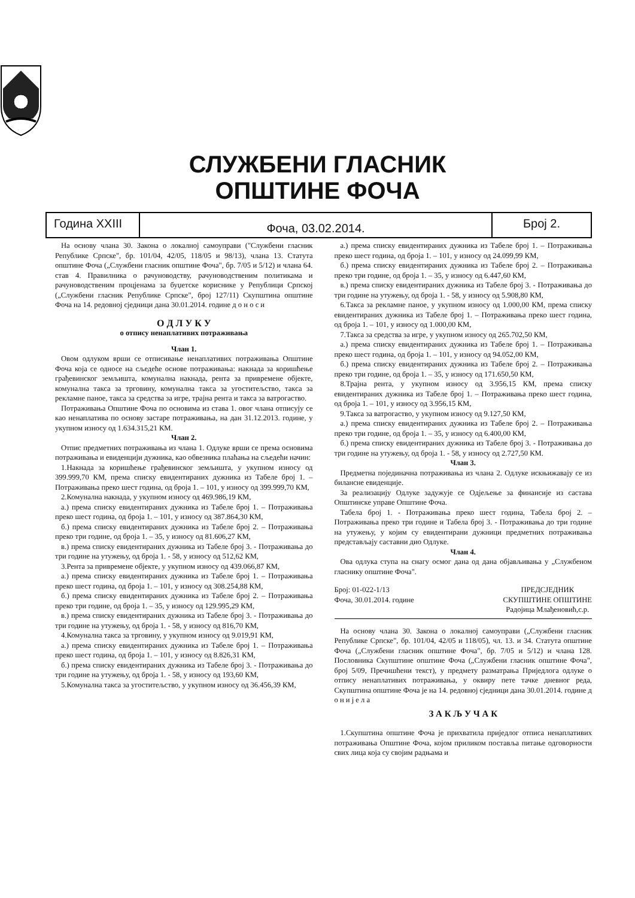СЛУЖБЕНИ ГЛАСНИК
ОПШТИНЕ ФОЧА
Година XXIII
Фоча, 03.02.2014.
Број 2.
На основу члана 30. Закона о локалној самоуправи ("Службени гласник Републике Српске", бр. 101/04, 42/05, 118/05 и 98/13), члана 13. Статута општине Фоча („Службени гласник општине Фоча", бр. 7/05 и 5/12) и члана 64. став 4. Правилника о рачуноводству, рачуноводственим политикама и рачуноводственим процјенама за буџетске кориснике у Републици Српској („Службени гласник Републике Српске", број 127/11) Скупштина општине Фоча на 14. редовној сједници дана 30.01.2014. године д о н о с и
О Д Л У К У
о отпису ненаплативих потраживања
Члан 1.
Овом одлуком врши се отписивање ненаплативих потраживања Општине Фоча која се односе на сљедеће основе потраживања: накнада за коришћење грађевинског земљишта, комунална накнада, рента за привремене објекте, комунална такса за трговину, комунална такса за угоститељство, такса за рекламне паное, такса за средства за игре, трајна рента и такса за ватрогаство.
Потраживања Општине Фоча по основима из става 1. овог члана отписују се као ненаплатива по основу застаре потраживања, на дан 31.12.2013. године, у укупном износу од 1.634.315,21 КМ.
Члан 2.
Отпис предметних потраживања из члана 1. Одлуке врши се према основима потраживања и евиденцији дужника, као обвезника плаћања на сљедећи начин:
1.Накнада за коришћење грађевинског земљишта, у укупном износу од 399.999,70 КМ, према списку евидентираних дужника из Табеле број 1. – Потраживања преко шест година, од броја 1. – 101, у износу од 399.999,70 КМ,
2.Комунална накнада, у укупном износу од 469.986,19 КМ,
а.) према списку евидентираних дужника из Табеле број 1. – Потраживања преко шест година, од броја 1. – 101, у износу од 387.864,30 КМ,
б.) према списку евидентираних дужника из Табеле број 2. – Потраживања преко три године, од броја 1. – 35, у износу од 81.606,27 КМ,
в.) према списку евидентираних дужника из Табеле број 3. - Потраживања до три године на утужењу, од броја 1. - 58, у износу од 512,62 КМ,
3.Рента за привремене објекте, у укупном износу од 439.066,87 КМ,
а.) према списку евидентираних дужника из Табеле број 1. – Потраживања преко шест година, од броја 1. – 101, у износу од 308.254,88 КМ,
б.) према списку евидентираних дужника из Табеле број 2. – Потраживања преко три године, од броја 1. – 35, у износу од 129.995,29 КМ,
в.) према списку евидентираних дужника из Табеле број 3. - Потраживања до три године на утужењу, од броја 1. - 58, у износу од 816,70 КМ,
4.Комунална такса за трговину, у укупном износу од 9.019,91 КМ,
а.) према списку евидентираних дужника из Табеле број 1. – Потраживања преко шест година, од броја 1. – 101, у износу од 8.826,31 КМ,
б.) према списку евидентираних дужника из Табеле број 3. - Потраживања до три године на утужењу, од броја 1. - 58, у износу од 193,60 КМ,
5.Комунална такса за угоститељство, у укупном износу од 36.456,39 КМ,
а.) према списку евидентираних дужника из Табеле број 1. – Потраживања преко шест година, од броја 1. – 101, у износу од 24.099,99 КМ,
б.) према списку евидентираних дужника из Табеле број 2. – Потраживања преко три године, од броја 1. – 35, у износу од 6.447,60 КМ,
в.) према списку евидентираних дужника из Табеле број 3. - Потраживања до три године на утужењу, од броја 1. - 58, у износу од 5.908,80 КМ,
6.Такса за рекламне паное, у укупном износу од 1.000,00 КМ, према списку евидентираних дужника из Табеле број 1. – Потраживања преко шест година, од броја 1. – 101, у износу од 1.000,00 КМ,
7.Такса за средства за игре, у укупном износу од 265.702,50 КМ,
а.) према списку евидентираних дужника из Табеле број 1. – Потраживања преко шест година, од броја 1. – 101, у износу од 94.052,00 КМ,
б.) према списку евидентираних дужника из Табеле број 2. – Потраживања преко три године, од броја 1. – 35, у износу од 171.650,50 КМ,
8.Трајна рента, у укупном износу од 3.956,15 КМ, према списку евидентираних дужника из Табеле број 1. – Потраживања преко шест година, од броја 1. – 101, у износу од 3.956,15 КМ,
9.Такса за ватрогаство, у укупном износу од 9.127,50 КМ,
а.) према списку евидентираних дужника из Табеле број 2. – Потраживања преко три године, од броја 1. – 35, у износу од 6.400,00 КМ,
б.) према списку евидентираних дужника из Табеле број 3. - Потраживања до три године на утужењу, од броја 1. - 58, у износу од 2.727,50 КМ.
Члан 3.
Предметна појединачна потраживања из члана 2. Одлуке искњижавају се из билансне евиденције.
За реализацију Одлуке задужује се Одјељење за финансије из састава Општинске управе Општине Фоча.
Табела број 1. - Потраживања преко шест година, Табела број 2. – Потраживања преко три године и Табела број 3. - Потраживања до три године на утужењу, у којим су евидентирани дужници предметних потраживања представљају саставни дио Одлуке.
Члан 4.
Ова одлука ступа на снагу осмог дана од дана објављивања у „Службеном гласнику општине Фоча".
Број: 01-022-1/13
Фоча, 30.01.2014. године
ПРЕДСЈЕДНИК
СКУПШТИНЕ ОПШТИНЕ
Радојица Млађеновић,с.р.
На основу члана 30. Закона о локалној самоуправи („Службени гласник Републике Српске", бр. 101/04, 42/05 и 118/05), чл. 13. и 34. Статута општине Фоча („Службени гласник општине Фоча", бр. 7/05 и 5/12) и члана 128. Пословника Скупштине општине Фоча („Службени гласник општине Фоча", број 5/09, Пречишћени текст), у предмету разматрања Приједлога одлуке о отпису ненаплативих потраживања, у оквиру пете тачке дневног реда, Скупштина општине Фоча је на 14. редовној сједници дана 30.01.2014. године д о н и ј е л а
З А К Љ У Ч А К
1.Скупштина општине Фоча је прихватила приједлог отписа ненаплативих потраживања Општине Фоча, којом приликом поставља питање одговорности свих лица која су својим радњама и